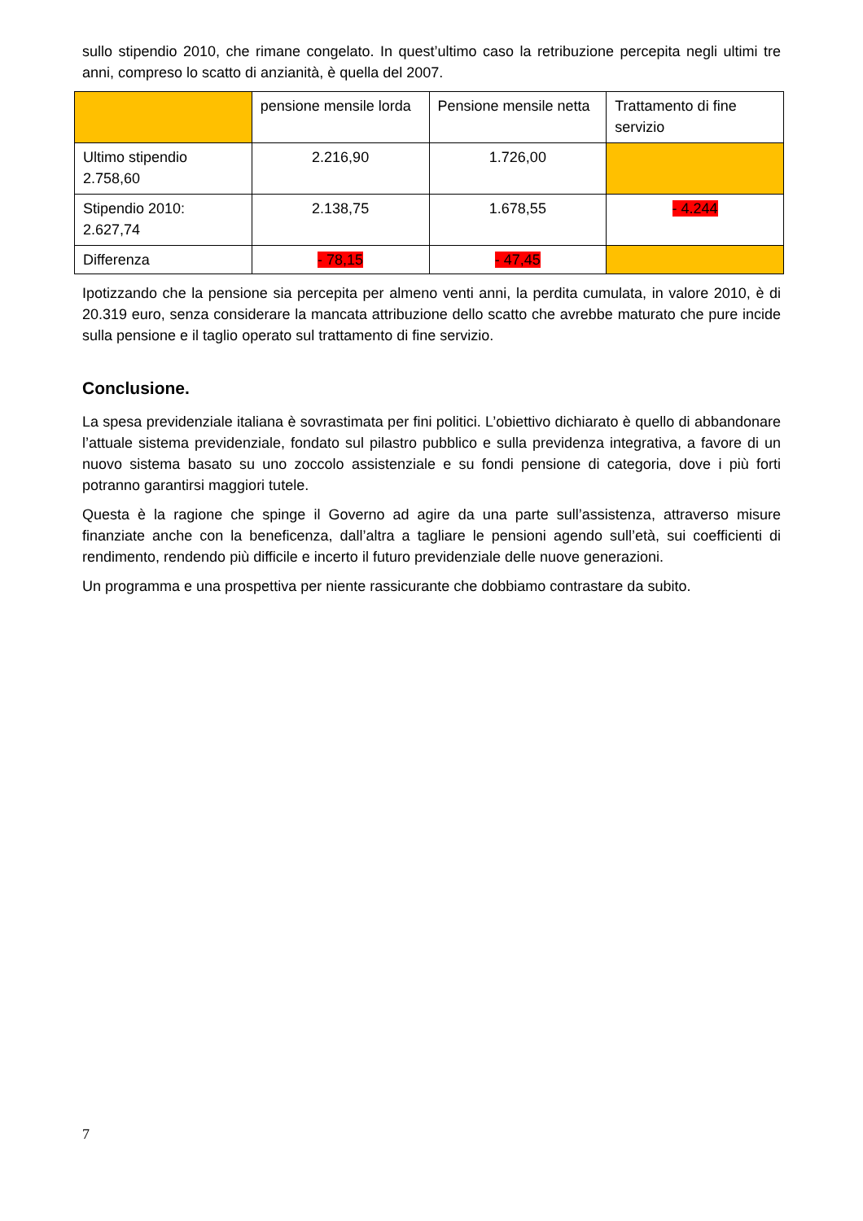sullo stipendio 2010, che rimane congelato. In quest’ultimo caso la retribuzione percepita negli ultimi tre anni, compreso lo scatto di anzianità, è quella del 2007.
| | pensione mensile lorda | Pensione mensile netta | Trattamento di fine servizio |
| Ultimo stipendio 2.758,60 | 2.216,90 | 1.726,00 | |
| Stipendio 2010: 2.627,74 | 2.138,75 | 1.678,55 | - 4.244 |
| Differenza | - 78,15 | - 47,45 | |
Ipotizzando che la pensione sia percepita per almeno venti anni, la perdita cumulata, in valore 2010, è di 20.319 euro, senza considerare la mancata attribuzione dello scatto che avrebbe maturato che pure incide sulla pensione e il taglio operato sul trattamento di fine servizio.
Conclusione.
La spesa previdenziale italiana è sovrastimata per fini politici. L’obiettivo dichiarato è quello di abbandonare l’attuale sistema previdenziale, fondato sul pilastro pubblico e sulla previdenza integrativa, a favore di un nuovo sistema basato su uno zoccolo assistenziale e su fondi pensione di categoria, dove i più forti potranno garantirsi maggiori tutele.
Questa è la ragione che spinge il Governo ad agire da una parte sull’assistenza, attraverso misure finanziate anche con la beneficenza, dall’altra a tagliare le pensioni agendo sull’età, sui coefficienti di rendimento, rendendo più difficile e incerto il futuro previdenziale delle nuove generazioni.
Un programma e una prospettiva per niente rassicurante che dobbiamo contrastare da subito.
7